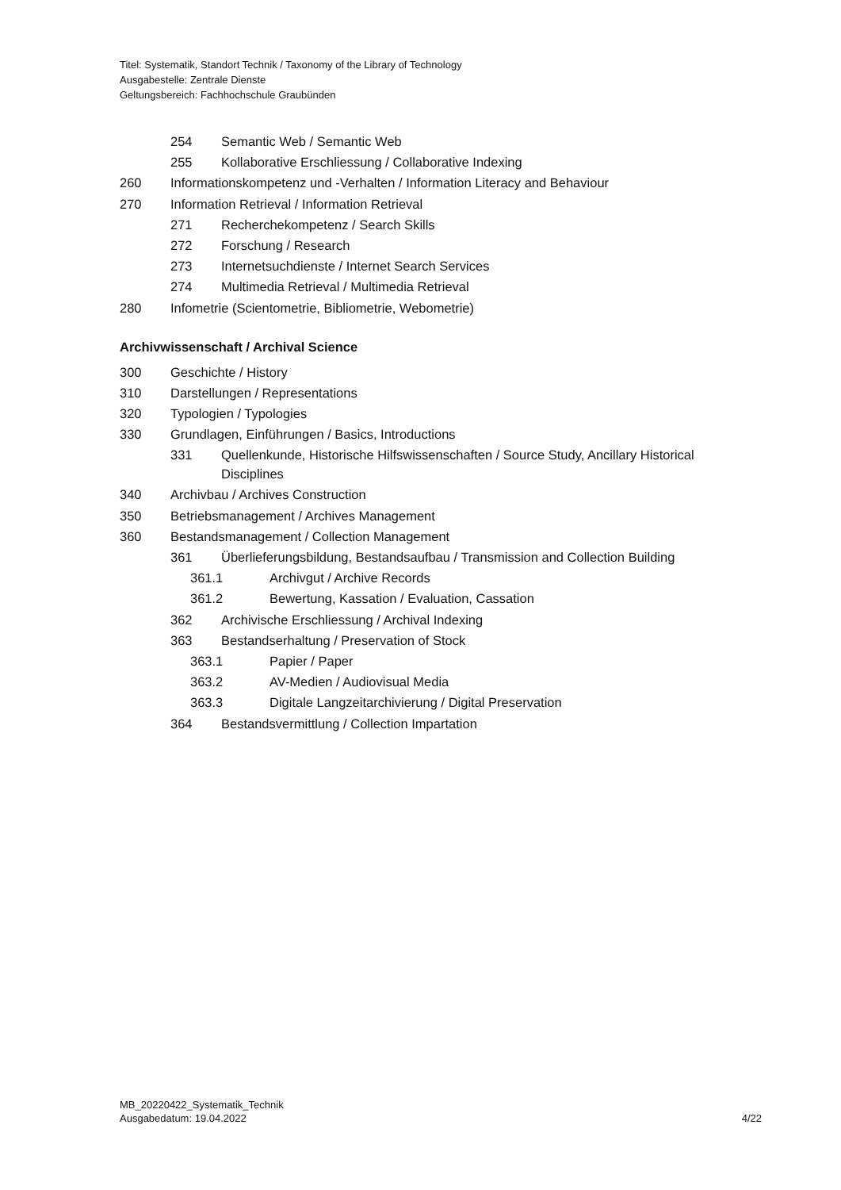Titel: Systematik, Standort Technik / Taxonomy of the Library of Technology
Ausgabestelle: Zentrale Dienste
Geltungsbereich: Fachhochschule Graubünden
254 Semantic Web / Semantic Web
255 Kollaborative Erschliessung / Collaborative Indexing
260 Informationskompetenz und -Verhalten / Information Literacy and Behaviour
270 Information Retrieval / Information Retrieval
271 Recherchekompetenz / Search Skills
272 Forschung / Research
273 Internetsuchdienste / Internet Search Services
274 Multimedia Retrieval / Multimedia Retrieval
280 Infometrie (Scientometrie, Bibliometrie, Webometrie)
Archivwissenschaft / Archival Science
300 Geschichte / History
310 Darstellungen / Representations
320 Typologien / Typologies
330 Grundlagen, Einführungen / Basics, Introductions
331 Quellenkunde, Historische Hilfswissenschaften / Source Study, Ancillary Historical Disciplines
340 Archivbau / Archives Construction
350 Betriebsmanagement / Archives Management
360 Bestandsmanagement / Collection Management
361 Überlieferungsbildung, Bestandsaufbau / Transmission and Collection Building
361.1 Archivgut / Archive Records
361.2 Bewertung, Kassation / Evaluation, Cassation
362 Archivische Erschliessung / Archival Indexing
363 Bestandserhaltung / Preservation of Stock
363.1 Papier / Paper
363.2 AV-Medien / Audiovisual Media
363.3 Digitale Langzeitarchivierung / Digital Preservation
364 Bestandsvermittlung / Collection Impartation
MB_20220422_Systematik_Technik
Ausgabedatum: 19.04.2022
4/22